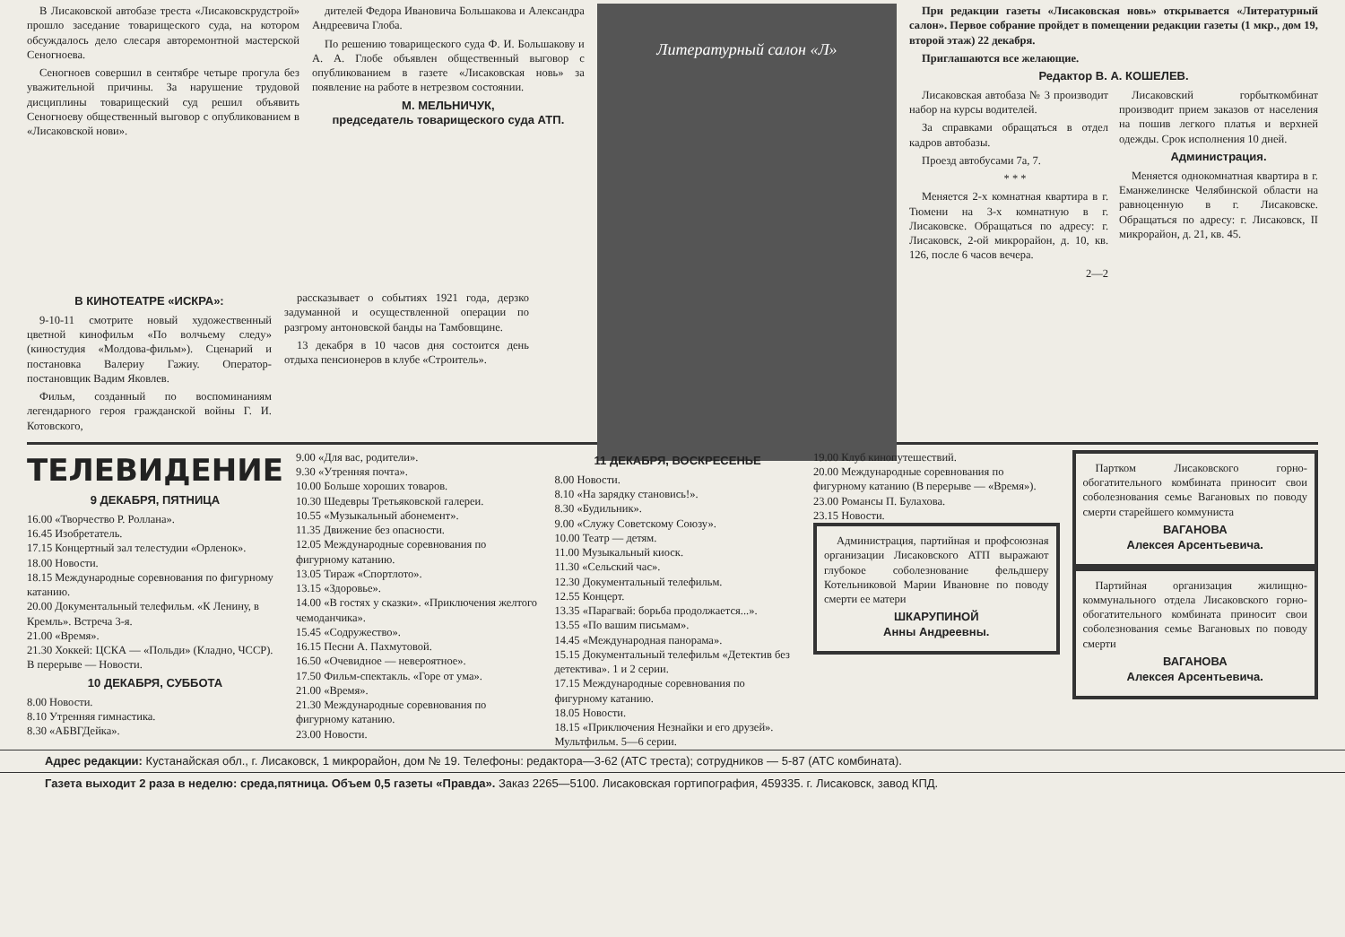В Лисаковской автобазе треста «Лисаковскрудстрой» прошло заседание товарищеского суда, на котором обсуждалось дело слесаря авторемонтной мастерской Сеногноева.
Сеногноев совершил в сентябре четыре прогула без уважительной причины. За нарушение трудовой дисциплины товарищеский суд решил объявить Сеногноеву общественный выговор с опубликованием в «Лисаковской нови».
дителей Федора Ивановича Большакова и Александра Андреевича Глоба.
По решению товарищеского суда Ф. И. Большакову и А. А. Глобе объявлен общественный выговор с опубликованием в газете «Лисаковская новь» за появление на работе в нетрезвом состоянии.
М. МЕЛЬНИЧУК,
председатель товарищеского суда АТП.
Литературный салон «Л»
При редакции газеты «Лисаковская новь» открывается «Литературный салон». Первое собрание пройдет в помещении редакции газеты (1 мкр., дом 19, второй этаж) 22 декабря.
Приглашаются все желающие.
Редактор В. А. КОШЕЛЕВ.
Лисаковская автобаза № 3 производит набор на курсы водителей.
За справками обращаться в отдел кадров автобазы.
Проезд автобусами 7а, 7.
* * *
Меняется 2-х комнатная квартира в г. Тюмени на 3-х комнатную в г. Лисаковске. Обращаться по адресу: г. Лисаковск, 2-ой микрорайон, д. 10, кв. 126, после 6 часов вечера.
2—2
Лисаковский горбыткомбинат производит прием заказов от населения на пошив легкого платья и верхней одежды. Срок исполнения 10 дней.
Администрация.
Меняется однокомнатная квартира в г. Еманжелинске Челябинской области на равноценную в г. Лисаковске. Обращаться по адресу: г. Лисаковск, II микрорайон, д. 21, кв. 45.
В КИНОТЕАТРЕ «ИСКРА»:
9-10-11 смотрите новый художественный цветной кинофильм «По волчьему следу» (киностудия «Молдова-фильм»). Сценарий и постановка Валериу Гажиу. Оператор-постановщик Вадим Яковлев.
Фильм, созданный по воспоминаниям легендарного героя гражданской войны Г. И. Котовского,
рассказывает о событиях 1921 года, дерзко задуманной и осуществленной операции по разгрому антоновской банды на Тамбовщине.
13 декабря в 10 часов дня состоится день отдыха пенсионеров в клубе «Строитель».
ТЕЛЕВИДЕНИЕ
9 ДЕКАБРЯ, ПЯТНИЦА
16.00 «Творчество Р. Роллана».
16.45 Изобретатель.
17.15 Концертный зал телестудии «Орленок».
18.00 Новости.
18.15 Международные соревнования по фигурному катанию.
20.00 Документальный телефильм. «К Ленину, в Кремль». Встреча 3-я.
21.00 «Время».
21.30 Хоккей: ЦСКА — «Польди» (Кладно, ЧССР). В перерыве — Новости.
10 ДЕКАБРЯ, СУББОТА
8.00 Новости.
8.10 Утренняя гимнастика.
8.30 «АБВГДейка».
9.00 «Для вас, родители».
9.30 «Утренняя почта».
10.00 Больше хороших товаров.
10.30 Шедевры Третьяковской галереи.
10.55 «Музыкальный абонемент».
11.35 Движение без опасности.
12.05 Международные соревнования по фигурному катанию.
13.05 Тираж «Спортлото».
13.15 «Здоровье».
14.00 «В гостях у сказки». «Приключения желтого чемоданчика».
15.45 «Содружество».
16.15 Песни А. Пахмутовой.
16.50 «Очевидное — невероятное».
17.50 Фильм-спектакль. «Горе от ума».
21.00 «Время».
21.30 Международные соревнования по фигурному катанию.
23.00 Новости.
11 ДЕКАБРЯ, ВОСКРЕСЕНЬЕ
8.00 Новости.
8.10 «На зарядку становись!».
8.30 «Будильник».
9.00 «Служу Советскому Союзу».
10.00 Театр — детям.
11.00 Музыкальный киоск.
11.30 «Сельский час».
12.30 Документальный телефильм.
12.55 Концерт.
13.35 «Парагвай: борьба продолжается...».
13.55 «По вашим письмам».
14.45 «Международная панорама».
15.15 Документальный телефильм «Детектив без детектива». 1 и 2 серии.
17.15 Международные соревнования по фигурному катанию.
18.05 Новости.
18.15 «Приключения Незнайки и его друзей». Мультфильм. 5—6 серии.
19.00 Клуб кинопутешествий.
20.00 Международные соревнования по фигурному катанию (В перерыве — «Время»).
23.00 Романсы П. Булахова.
23.15 Новости.
Администрация, партийная и профсоюзная организации Лисаковского АТП выражают глубокое соболезнование фельдшеру Котельниковой Марии Ивановне по поводу смерти ее матери
ШКАРУПИНОЙ
Анны Андреевны.
Партком Лисаковского горно-обогатительного комбината приносит свои соболезнования семье Вагановых по поводу смерти старейшего коммуниста
ВАГАНОВА
Алексея Арсентьевича.
Партийная организация жилищно-коммунального отдела Лисаковского горно-обогатительного комбината приносит свои соболезнования семье Вагановых по поводу смерти
ВАГАНОВА
Алексея Арсентьевича.
Адрес редакции: Кустанайская обл., г. Лисаковск, 1 микрорайон, дом № 19. Телефоны: редактора—3-62 (АТС треста); сотрудников — 5-87 (АТС комбината).
Газета выходит 2 раза в неделю: среда,пятница. Объем 0,5 газеты «Правда». Заказ 2265—5100. Лисаковская гортипография, 459335. г. Лисаковск, завод КПД.